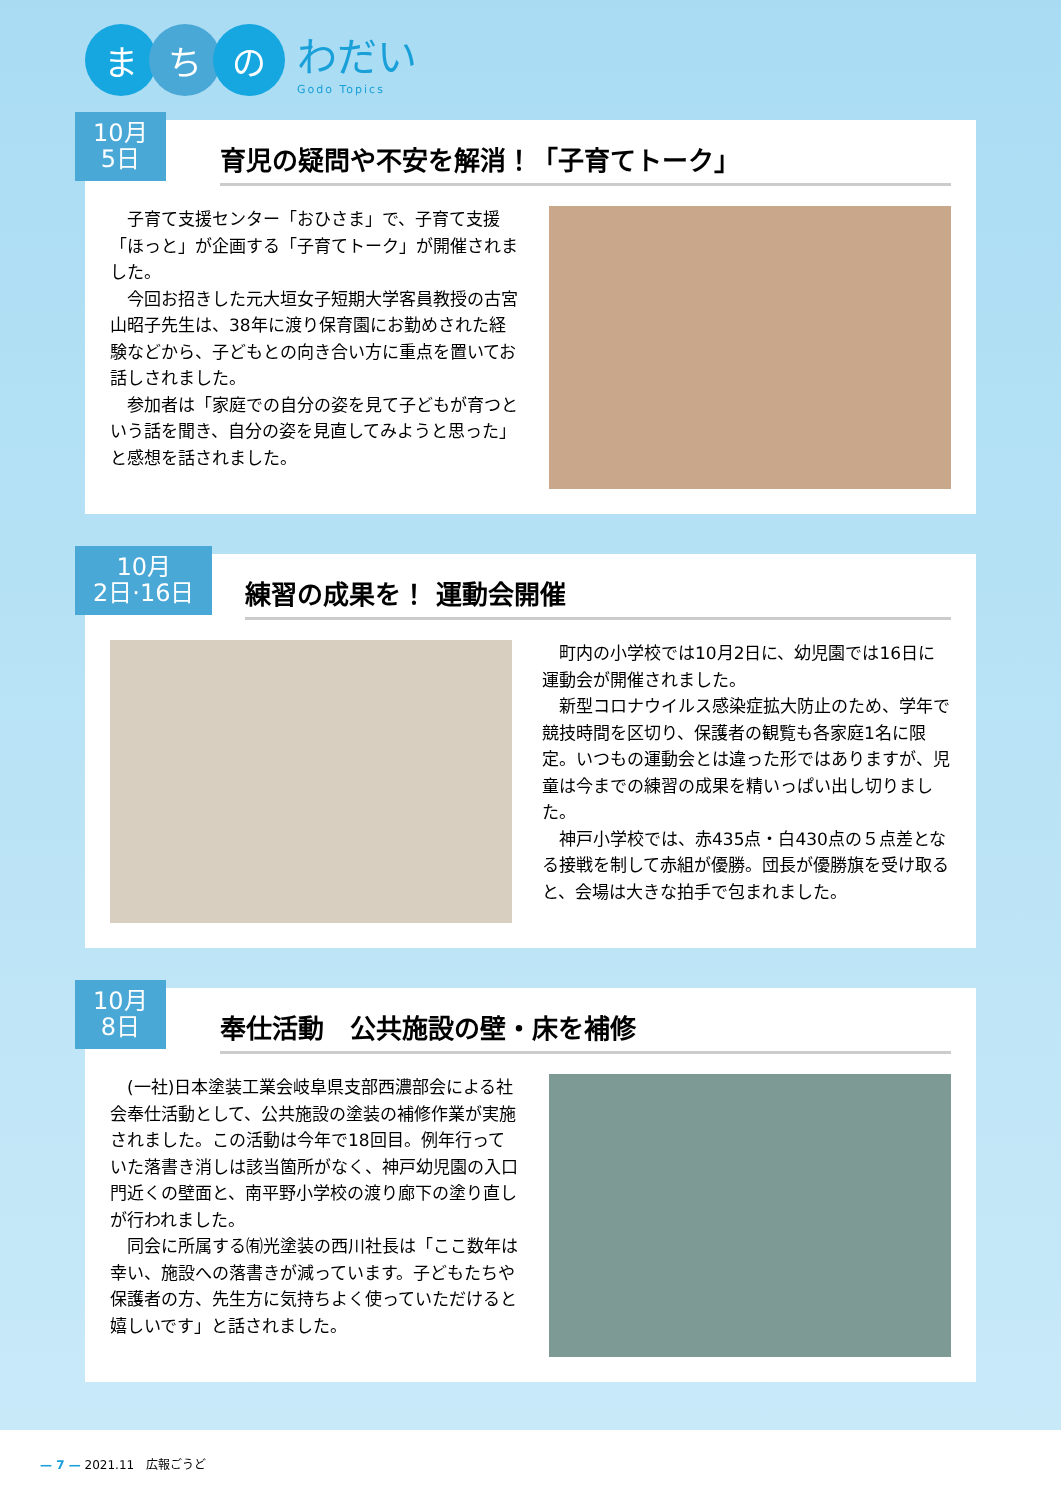ま ち の
わだい
Godo Topics
10月
5日
育児の疑問や不安を解消！「子育てトーク」
子育て支援センター「おひさま」で、子育て支援「ほっと」が企画する「子育てトーク」が開催されました。
今回お招きした元大垣女子短期大学客員教授の古宮山昭子先生は、38年に渡り保育園にお勤めされた経験などから、子どもとの向き合い方に重点を置いてお話しされました。
参加者は「家庭での自分の姿を見て子どもが育つという話を聞き、自分の姿を見直してみようと思った」と感想を話されました。
10月
2日·16日
練習の成果を！ 運動会開催
町内の小学校では10月2日に、幼児園では16日に運動会が開催されました。
新型コロナウイルス感染症拡大防止のため、学年で競技時間を区切り、保護者の観覧も各家庭1名に限定。いつもの運動会とは違った形ではありますが、児童は今までの練習の成果を精いっぱい出し切りました。
神戸小学校では、赤435点・白430点の５点差となる接戦を制して赤組が優勝。団長が優勝旗を受け取ると、会場は大きな拍手で包まれました。
10月
8日
奉仕活動　公共施設の壁・床を補修
(一社)日本塗装工業会岐阜県支部西濃部会による社会奉仕活動として、公共施設の塗装の補修作業が実施されました。この活動は今年で18回目。例年行っていた落書き消しは該当箇所がなく、神戸幼児園の入口門近くの壁面と、南平野小学校の渡り廊下の塗り直しが行われました。
同会に所属する㈲光塗装の西川社長は「ここ数年は幸い、施設への落書きが減っています。子どもたちや保護者の方、先生方に気持ちよく使っていただけると嬉しいです」と話されました。
— 7 — 2021.11　広報ごうど